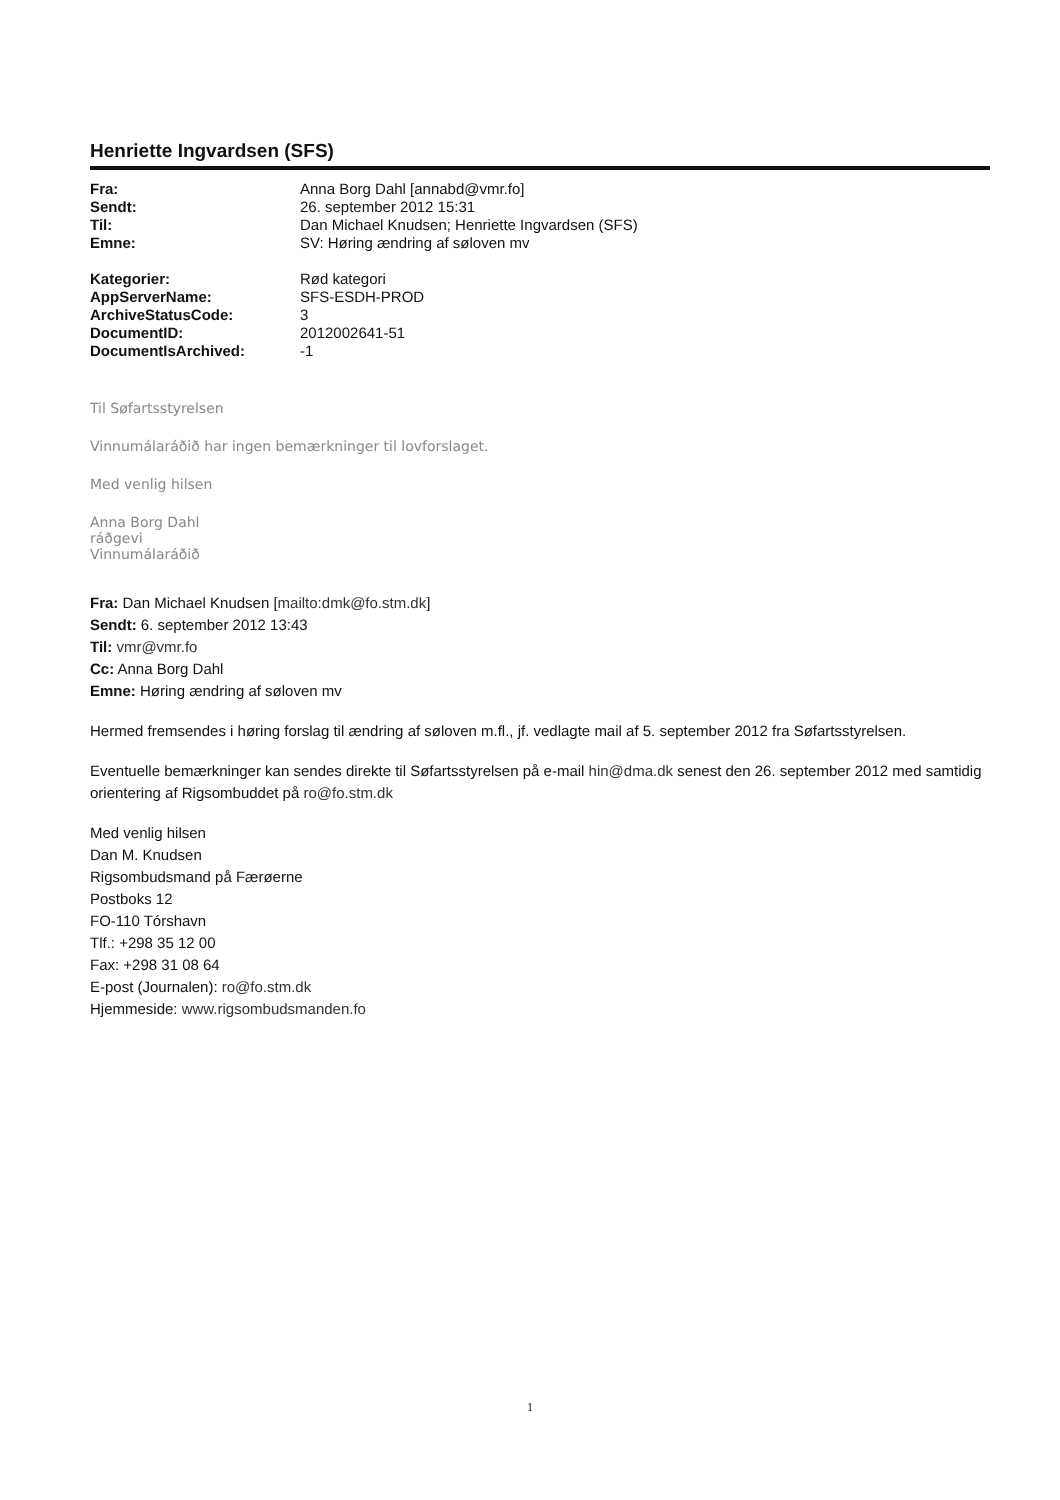Henriette Ingvardsen (SFS)
| Fra: | Anna Borg Dahl [annabd@vmr.fo] |
| Sendt: | 26. september 2012 15:31 |
| Til: | Dan Michael Knudsen; Henriette Ingvardsen (SFS) |
| Emne: | SV: Høring ændring af søloven mv |
| Kategorier: | Rød kategori |
| AppServerName: | SFS-ESDH-PROD |
| ArchiveStatusCode: | 3 |
| DocumentID: | 2012002641-51 |
| DocumentIsArchived: | -1 |
Til Søfartsstyrelsen
Vinnumálaráðið har ingen bemærkninger til lovforslaget.
Med venlig hilsen
Anna Borg Dahl
ráðgevi
Vinnumálaráðið
Fra: Dan Michael Knudsen [mailto:dmk@fo.stm.dk]
Sendt: 6. september 2012 13:43
Til: vmr@vmr.fo
Cc: Anna Borg Dahl
Emne: Høring ændring af søloven mv
Hermed fremsendes i høring forslag til ændring af søloven m.fl., jf. vedlagte mail af 5. september 2012 fra Søfartsstyrelsen.
Eventuelle bemærkninger kan sendes direkte til Søfartsstyrelsen på e-mail hin@dma.dk senest den 26. september 2012 med samtidig orientering af Rigsombuddet på ro@fo.stm.dk
Med venlig hilsen
Dan M. Knudsen
Rigsombudsmand på Færøerne
Postboks 12
FO-110 Tórshavn
Tlf.: +298 35 12 00
Fax: +298 31 08 64
E-post (Journalen): ro@fo.stm.dk
Hjemmeside: www.rigsombudsmanden.fo
1